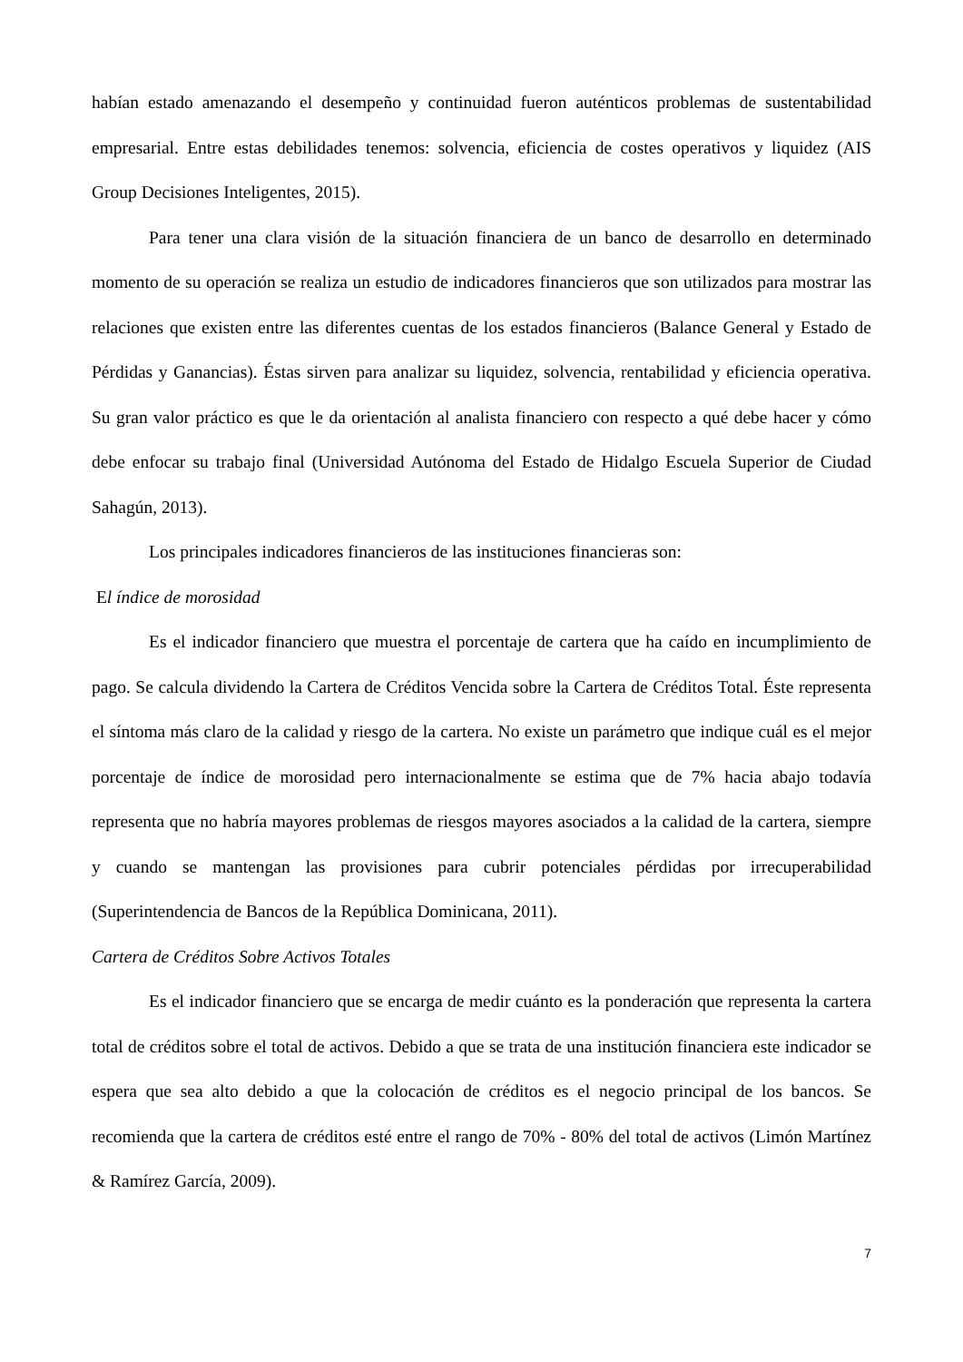habían estado amenazando el desempeño y continuidad fueron auténticos problemas de sustentabilidad empresarial. Entre estas debilidades tenemos: solvencia, eficiencia de costes operativos y liquidez (AIS Group Decisiones Inteligentes, 2015).
Para tener una clara visión de la situación financiera de un banco de desarrollo en determinado momento de su operación se realiza un estudio de indicadores financieros que son utilizados para mostrar las relaciones que existen entre las diferentes cuentas de los estados financieros (Balance General y Estado de Pérdidas y Ganancias). Éstas sirven para analizar su liquidez, solvencia, rentabilidad y eficiencia operativa. Su gran valor práctico es que le da orientación al analista financiero con respecto a qué debe hacer y cómo debe enfocar su trabajo final (Universidad Autónoma del Estado de Hidalgo Escuela Superior de Ciudad Sahagún, 2013).
Los principales indicadores financieros de las instituciones financieras son:
El índice de morosidad
Es el indicador financiero que muestra el porcentaje de cartera que ha caído en incumplimiento de pago. Se calcula dividendo la Cartera de Créditos Vencida sobre la Cartera de Créditos Total. Éste representa el síntoma más claro de la calidad y riesgo de la cartera. No existe un parámetro que indique cuál es el mejor porcentaje de índice de morosidad pero internacionalmente se estima que de 7% hacia abajo todavía representa que no habría mayores problemas de riesgos mayores asociados a la calidad de la cartera, siempre y cuando se mantengan las provisiones para cubrir potenciales pérdidas por irrecuperabilidad (Superintendencia de Bancos de la República Dominicana, 2011).
Cartera de Créditos Sobre Activos Totales
Es el indicador financiero que se encarga de medir cuánto es la ponderación que representa la cartera total de créditos sobre el total de activos. Debido a que se trata de una institución financiera este indicador se espera que sea alto debido a que la colocación de créditos es el negocio principal de los bancos. Se recomienda que la cartera de créditos esté entre el rango de 70% - 80% del total de activos (Limón Martínez & Ramírez García, 2009).
7